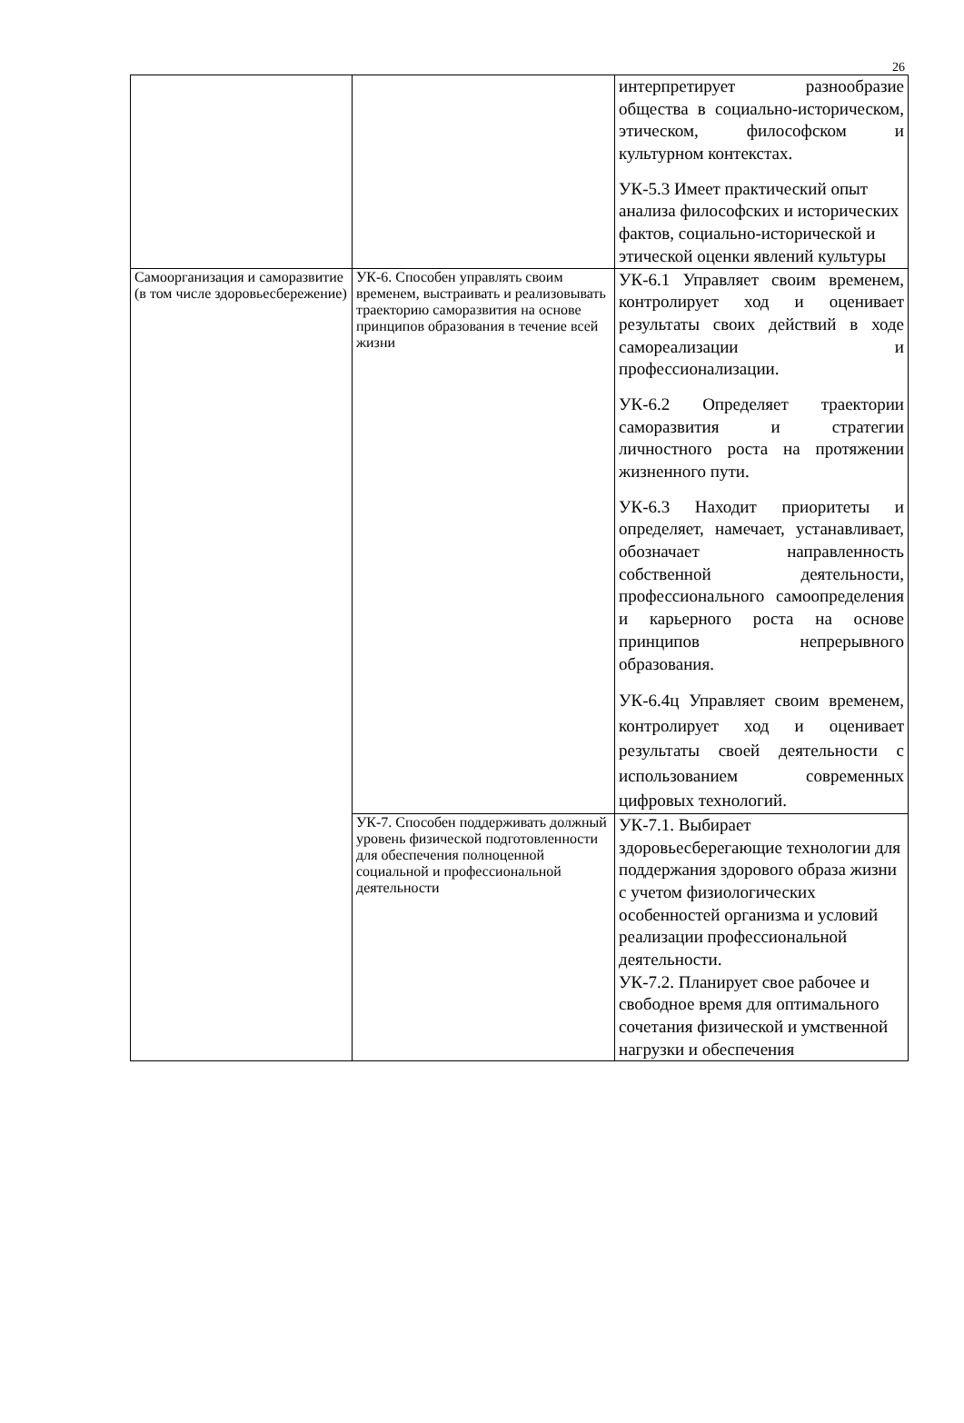26
| | | интерпретирует разнообразие общества в социально-историческом, этическом, философском и культурном контекстах. УК-5.3 Имеет практический опыт анализа философских и исторических фактов, социально-исторической и этической оценки явлений культуры |
| Самоорганизация и саморазвитие (в том числе здоровьесбережение) | УК-6. Способен управлять своим временем, выстраивать и реализовывать траекторию саморазвития на основе принципов образования в течение всей жизни | УК-6.1 Управляет своим временем, контролирует ход и оценивает результаты своих действий в ходе самореализации и профессионализации. УК-6.2 Определяет траектории саморазвития и стратегии личностного роста на протяжении жизненного пути. УК-6.3 Находит приоритеты и определяет, намечает, устанавливает, обозначает направленность собственной деятельности, профессионального самоопределения и карьерного роста на основе принципов непрерывного образования. УК-6.4ц Управляет своим временем, контролирует ход и оценивает результаты своей деятельности с использованием современных цифровых технологий. |
| | УК-7. Способен поддерживать должный уровень физической подготовленности для обеспечения полноценной социальной и профессиональной деятельности | УК-7.1. Выбирает здоровьесберегающие технологии для поддержания здорового образа жизни с учетом физиологических особенностей организма и условий реализации профессиональной деятельности. УК-7.2. Планирует свое рабочее и свободное время для оптимального сочетания физической и умственной нагрузки и обеспечения |